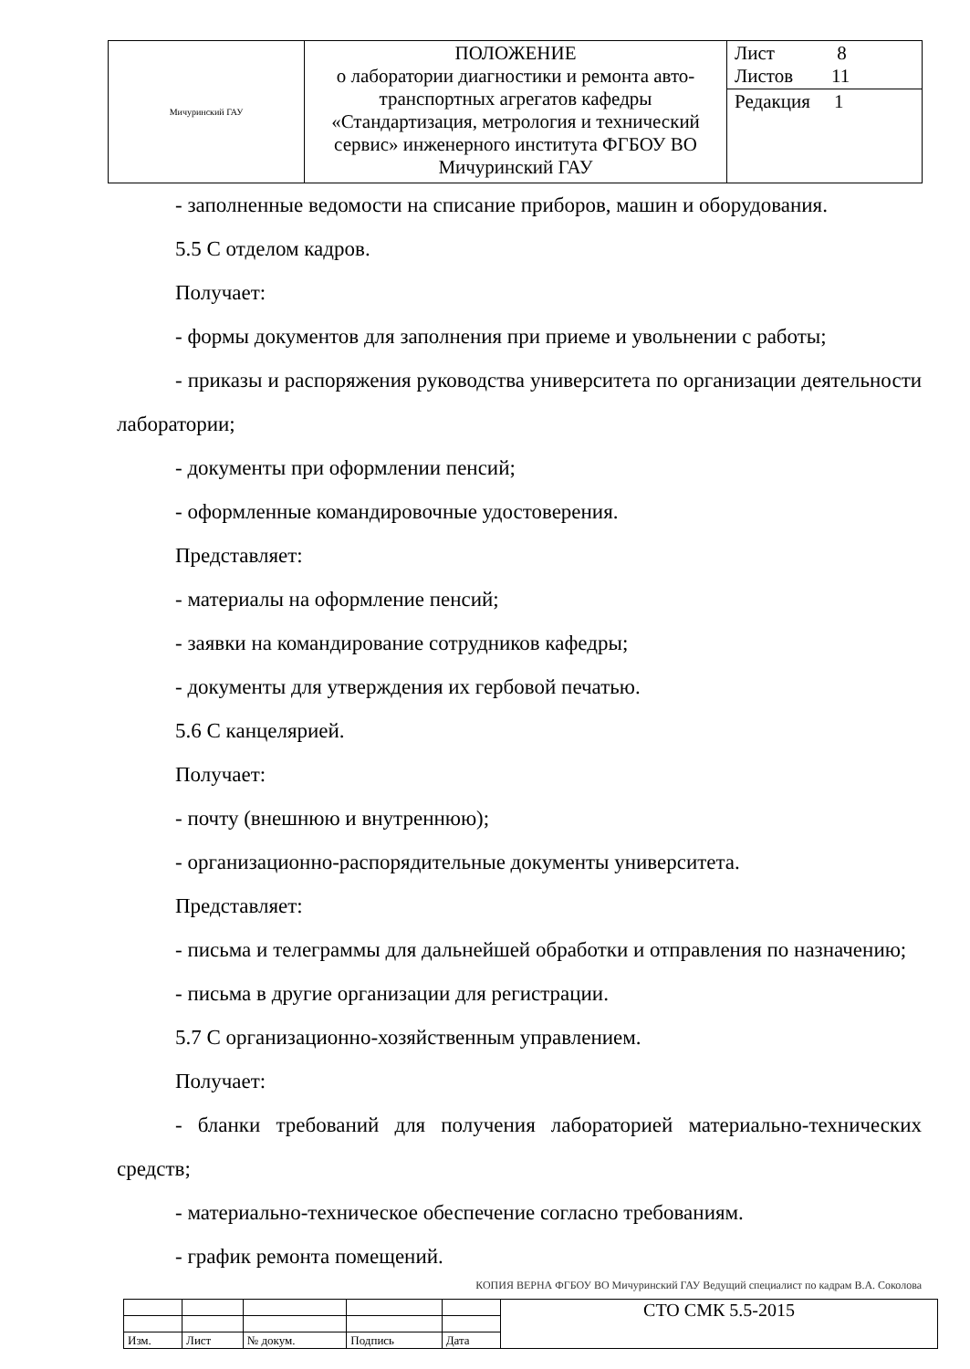| Мичуринский ГАУ | ПОЛОЖЕНИЕ о лаборатории диагностики и ремонта авто-транспортных агрегатов кафедры «Стандартизация, метрология и технический сервис» инженерного института ФГБОУ ВО Мичуринский ГАУ | Лист 8 Листов 11 |
| | | Редакция 1 |
- заполненные ведомости на списание приборов, машин и оборудования.
5.5 С отделом кадров.
Получает:
- формы документов для заполнения при приеме и увольнении с работы;
- приказы и распоряжения руководства университета по организации деятельности лаборатории;
- документы при оформлении пенсий;
- оформленные командировочные удостоверения.
Представляет:
- материалы на оформление пенсий;
- заявки на командирование сотрудников кафедры;
- документы для утверждения их гербовой печатью.
5.6 С канцелярией.
Получает:
- почту (внешнюю и внутреннюю);
- организационно-распорядительные документы университета.
Представляет:
- письма и телеграммы для дальнейшей обработки и отправления по назначению;
- письма в другие организации для регистрации.
5.7 С организационно-хозяйственным управлением.
Получает:
- бланки требований для получения лабораторией материально-технических средств;
- материально-техническое обеспечение согласно требованиям.
- график ремонта помещений.
КОПИЯ ВЕРНА ФГБОУ ВО Мичуринский ГАУ Ведущий специалист по кадрам В.А. Соколова
| | | | | | СТО СМК 5.5-2015 |
| Изм. | Лист | № докум. | Подпись | Дата | |